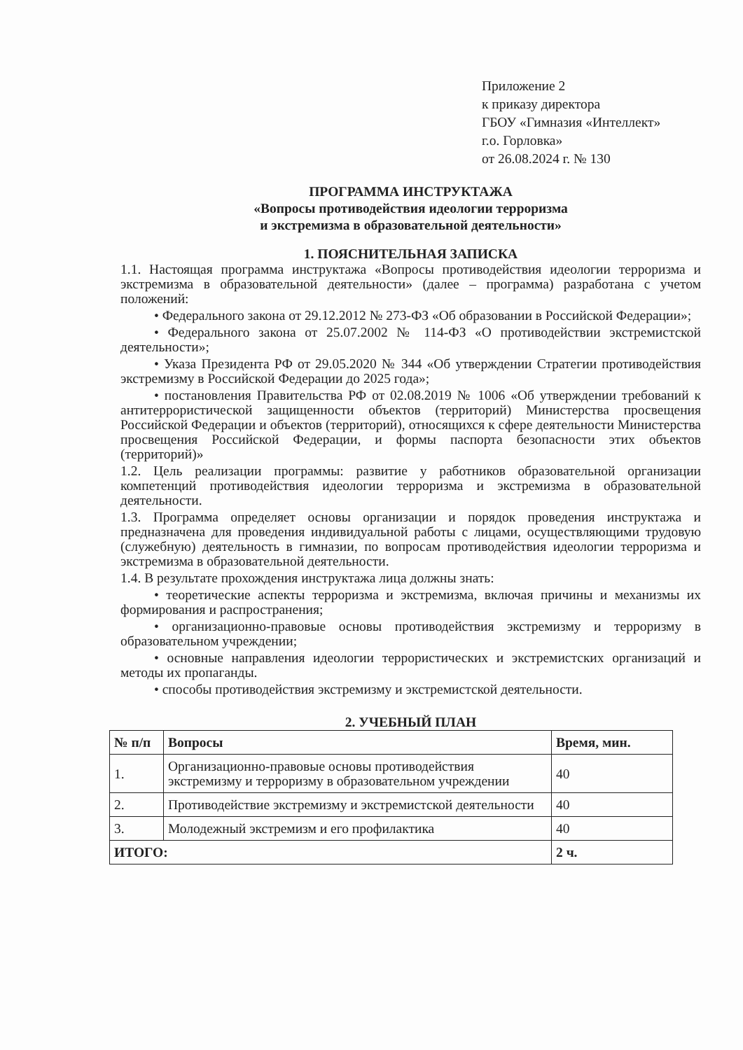Приложение 2
к приказу директора
ГБОУ «Гимназия «Интеллект»
г.о. Горловка»
от 26.08.2024 г. № 130
ПРОГРАММА ИНСТРУКТАЖА
«Вопросы противодействия идеологии терроризма
и экстремизма в образовательной деятельности»
1. ПОЯСНИТЕЛЬНАЯ ЗАПИСКА
1.1. Настоящая программа инструктажа «Вопросы противодействия идеологии терроризма и экстремизма в образовательной деятельности» (далее – программа) разработана с учетом положений:
• Федерального закона от 29.12.2012 № 273-ФЗ «Об образовании в Российской Федерации»;
• Федерального закона от 25.07.2002 № 114-ФЗ «О противодействии экстремистской деятельности»;
• Указа Президента РФ от 29.05.2020 № 344 «Об утверждении Стратегии противодействия экстремизму в Российской Федерации до 2025 года»;
• постановления Правительства РФ от 02.08.2019 № 1006 «Об утверждении требований к антитеррористической защищенности объектов (территорий) Министерства просвещения Российской Федерации и объектов (территорий), относящихся к сфере деятельности Министерства просвещения Российской Федерации, и формы паспорта безопасности этих объектов (территорий)»
1.2. Цель реализации программы: развитие у работников образовательной организации компетенций противодействия идеологии терроризма и экстремизма в образовательной деятельности.
1.3. Программа определяет основы организации и порядок проведения инструктажа и предназначена для проведения индивидуальной работы с лицами, осуществляющими трудовую (служебную) деятельность в гимназии, по вопросам противодействия идеологии терроризма и экстремизма в образовательной деятельности.
1.4. В результате прохождения инструктажа лица должны знать:
• теоретические аспекты терроризма и экстремизма, включая причины и механизмы их формирования и распространения;
• организационно-правовые основы противодействия экстремизму и терроризму в образовательном учреждении;
• основные направления идеологии террористических и экстремистских организаций и методы их пропаганды.
• способы противодействия экстремизму и экстремистской деятельности.
2. УЧЕБНЫЙ ПЛАН
| № п/п | Вопросы | Время, мин. |
| --- | --- | --- |
| 1. | Организационно-правовые основы противодействия экстремизму и терроризму в образовательном учреждении | 40 |
| 2. | Противодействие экстремизму и экстремистской деятельности | 40 |
| 3. | Молодежный экстремизм и его профилактика | 40 |
| ИТОГО: | | 2 ч. |